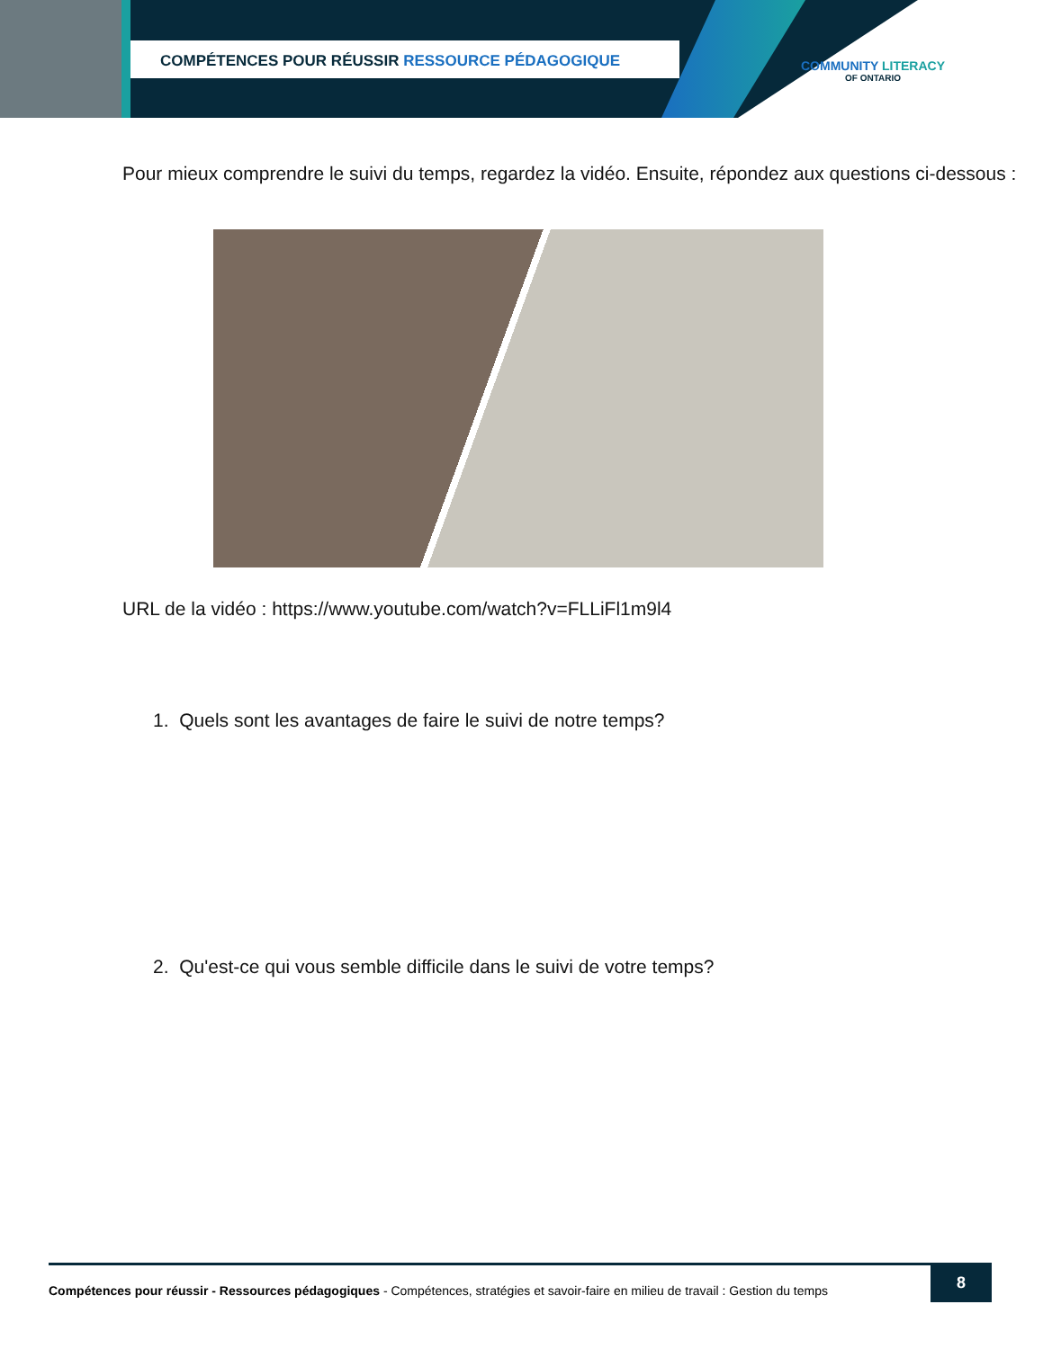COMPÉTENCES POUR RÉUSSIR RESSOURCE PÉDAGOGIQUE
COMMUNITY LITERACY
OF ONTARIO
Pour mieux comprendre le suivi du temps, regardez la vidéo. Ensuite, répondez aux questions ci-dessous :
URL de la vidéo : https://www.youtube.com/watch?v=FLLiFl1m9l4
1. Quels sont les avantages de faire le suivi de notre temps?
2. Qu'est-ce qui vous semble difficile dans le suivi de votre temps?
Compétences pour réussir - Ressources pédagogiques - Compétences, stratégies et savoir-faire en milieu de travail : Gestion du temps
8